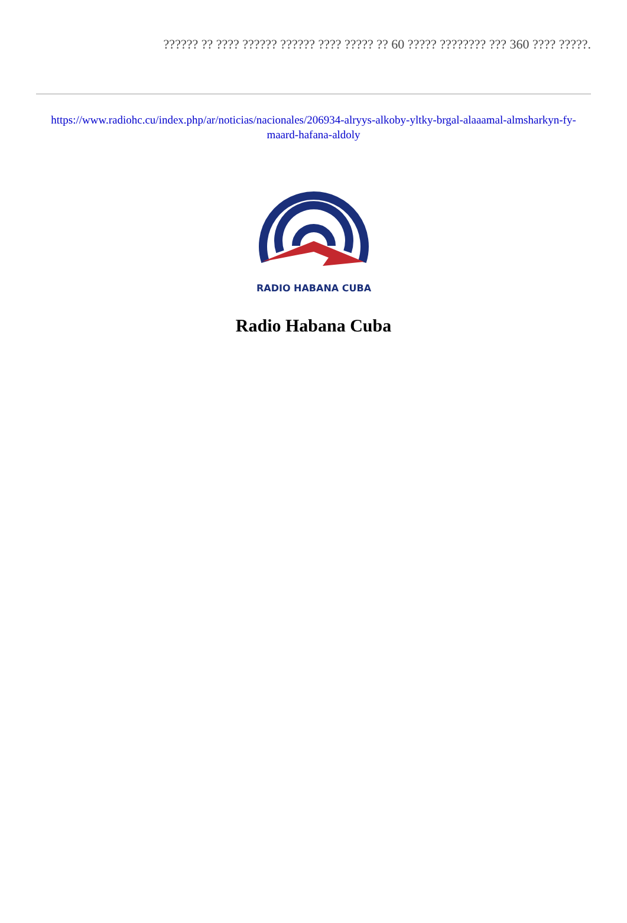?????? ?? ???? ?????? ?????? ???? ????? ?? 60 ????? ???????? ??? 360 ???? ?????.
https://www.radiohc.cu/index.php/ar/noticias/nacionales/206934-alryys-alkoby-yltky-brgal-alaaamal-almsharkyn-fy-maard-hafana-aldoly
RADIO HABANA CUBA
Radio Habana Cuba